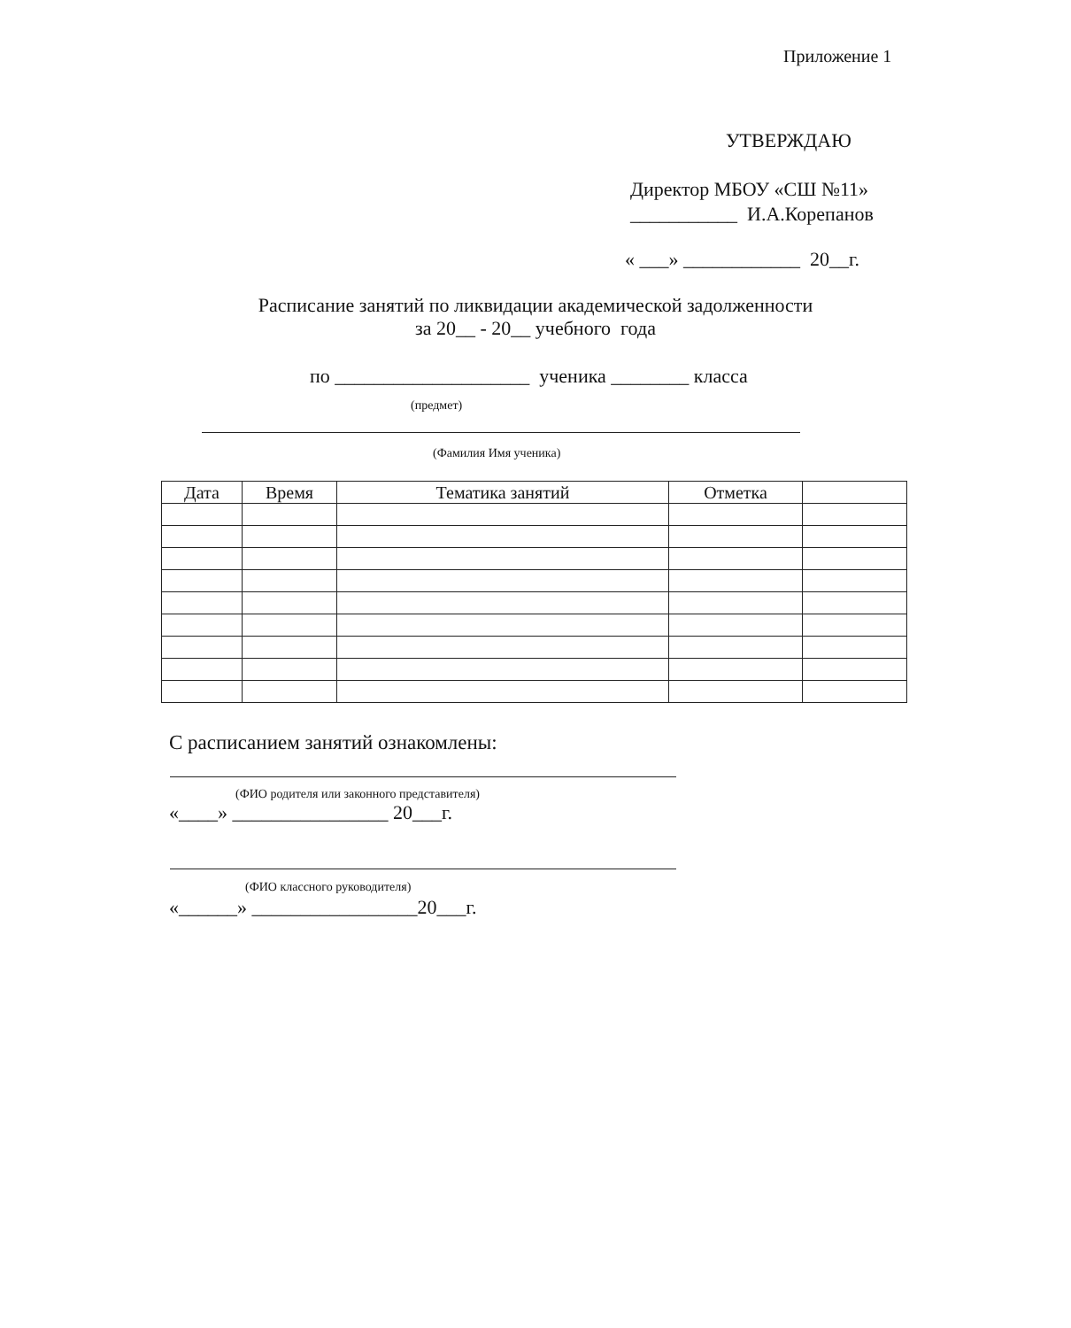Приложение 1
УТВЕРЖДАЮ
Директор МБОУ «СШ №11»
___________ И.А.Корепанов
« ___» ____________ 20__г.
Расписание занятий по ликвидации академической задолженности
за 20__ - 20__ учебного года
по ____________________ ученика ________ класса
(предмет)
(Фамилия Имя ученика)
| Дата | Время | Тематика занятий | Отметка | |
| --- | --- | --- | --- | --- |
С расписанием занятий ознакомлены:
(ФИО родителя или законного представителя)
«____» ________________ 20___г.
(ФИО классного руководителя)
«______» _________________20___г.